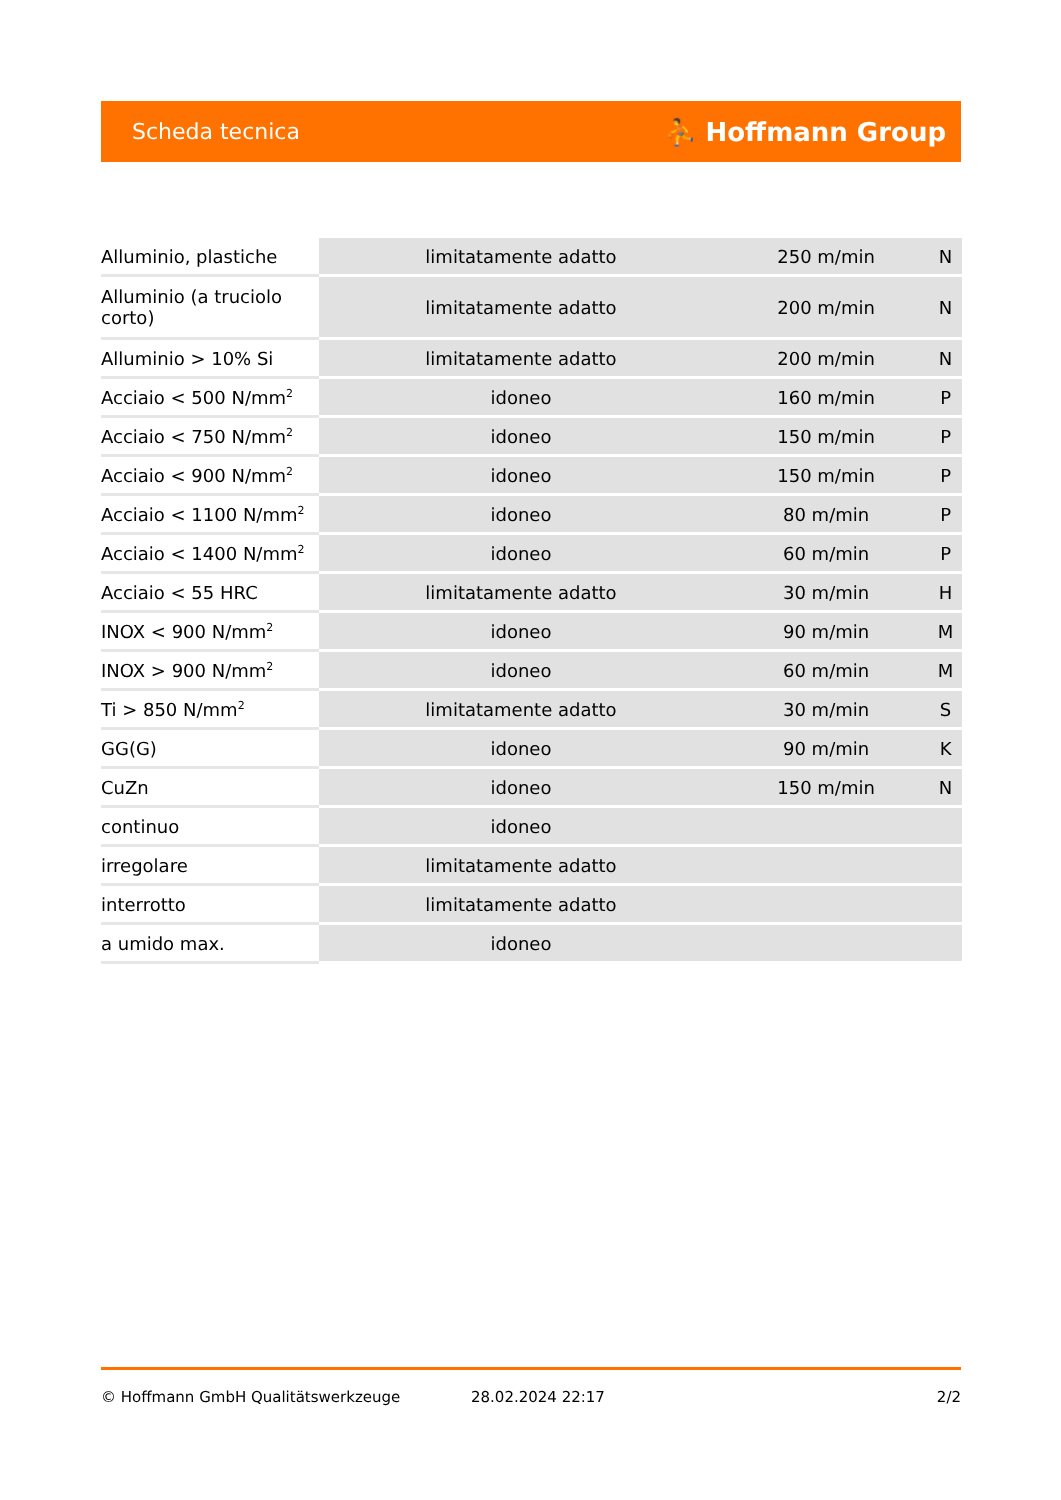Scheda tecnica ⛹ Hoffmann Group
| Alluminio, plastiche | limitatamente adatto | 250 m/min | N |
| Alluminio (a truciolo corto) | limitatamente adatto | 200 m/min | N |
| Alluminio > 10% Si | limitatamente adatto | 200 m/min | N |
| Acciaio < 500 N/mm<sup>2</sup> | idoneo | 160 m/min | P |
| Acciaio < 750 N/mm<sup>2</sup> | idoneo | 150 m/min | P |
| Acciaio < 900 N/mm<sup>2</sup> | idoneo | 150 m/min | P |
| Acciaio < 1100 N/mm<sup>2</sup> | idoneo | 80 m/min | P |
| Acciaio < 1400 N/mm<sup>2</sup> | idoneo | 60 m/min | P |
| Acciaio < 55 HRC | limitatamente adatto | 30 m/min | H |
| INOX < 900 N/mm<sup>2</sup> | idoneo | 90 m/min | M |
| INOX > 900 N/mm<sup>2</sup> | idoneo | 60 m/min | M |
| Ti > 850 N/mm<sup>2</sup> | limitatamente adatto | 30 m/min | S |
| GG(G) | idoneo | 90 m/min | K |
| CuZn | idoneo | 150 m/min | N |
| continuo | idoneo | | |
| irregolare | limitatamente adatto | | |
| interrotto | limitatamente adatto | | |
| a umido max. | idoneo | | |
© Hoffmann GmbH Qualitätswerkzeuge 28.02.2024 22:17 2/2